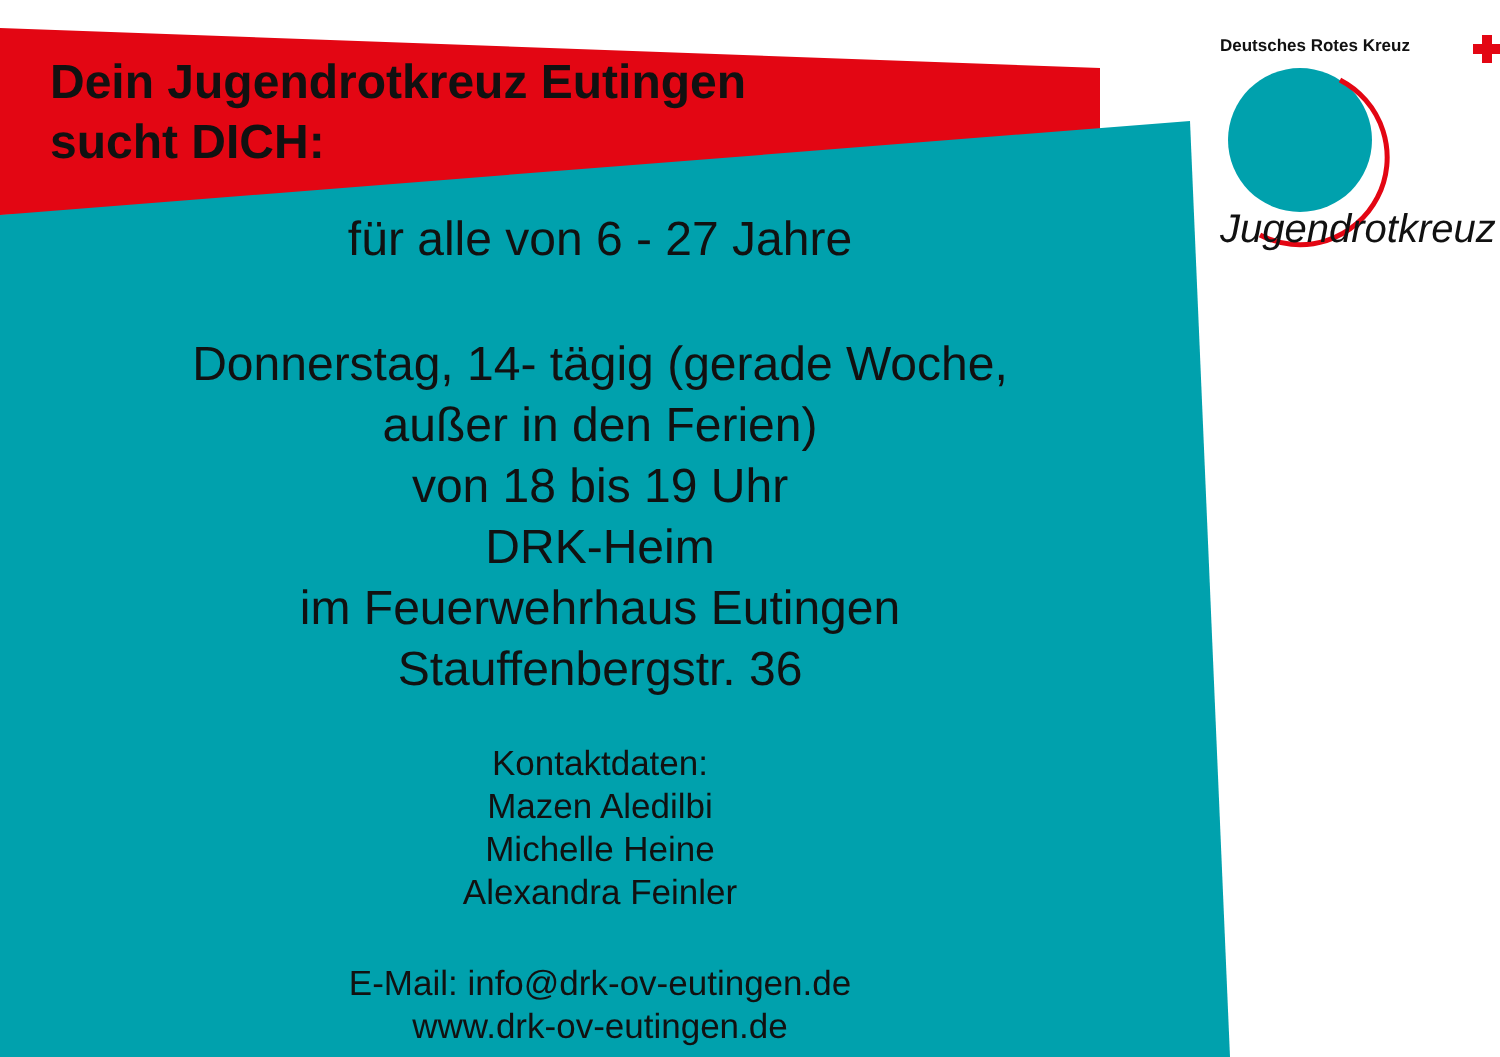Dein Jugendrotkreuz Eutingen
sucht DICH:
Deutsches Rotes Kreuz
Jugendrotkreuz
für alle von 6 - 27 Jahre
Donnerstag, 14- tägig (gerade Woche,
außer in den Ferien)
von 18 bis 19 Uhr
DRK-Heim
im Feuerwehrhaus Eutingen
Stauffenbergstr. 36
Kontaktdaten:
Mazen Aledilbi
Michelle Heine
Alexandra Feinler
E-Mail: info@drk-ov-eutingen.de
www.drk-ov-eutingen.de